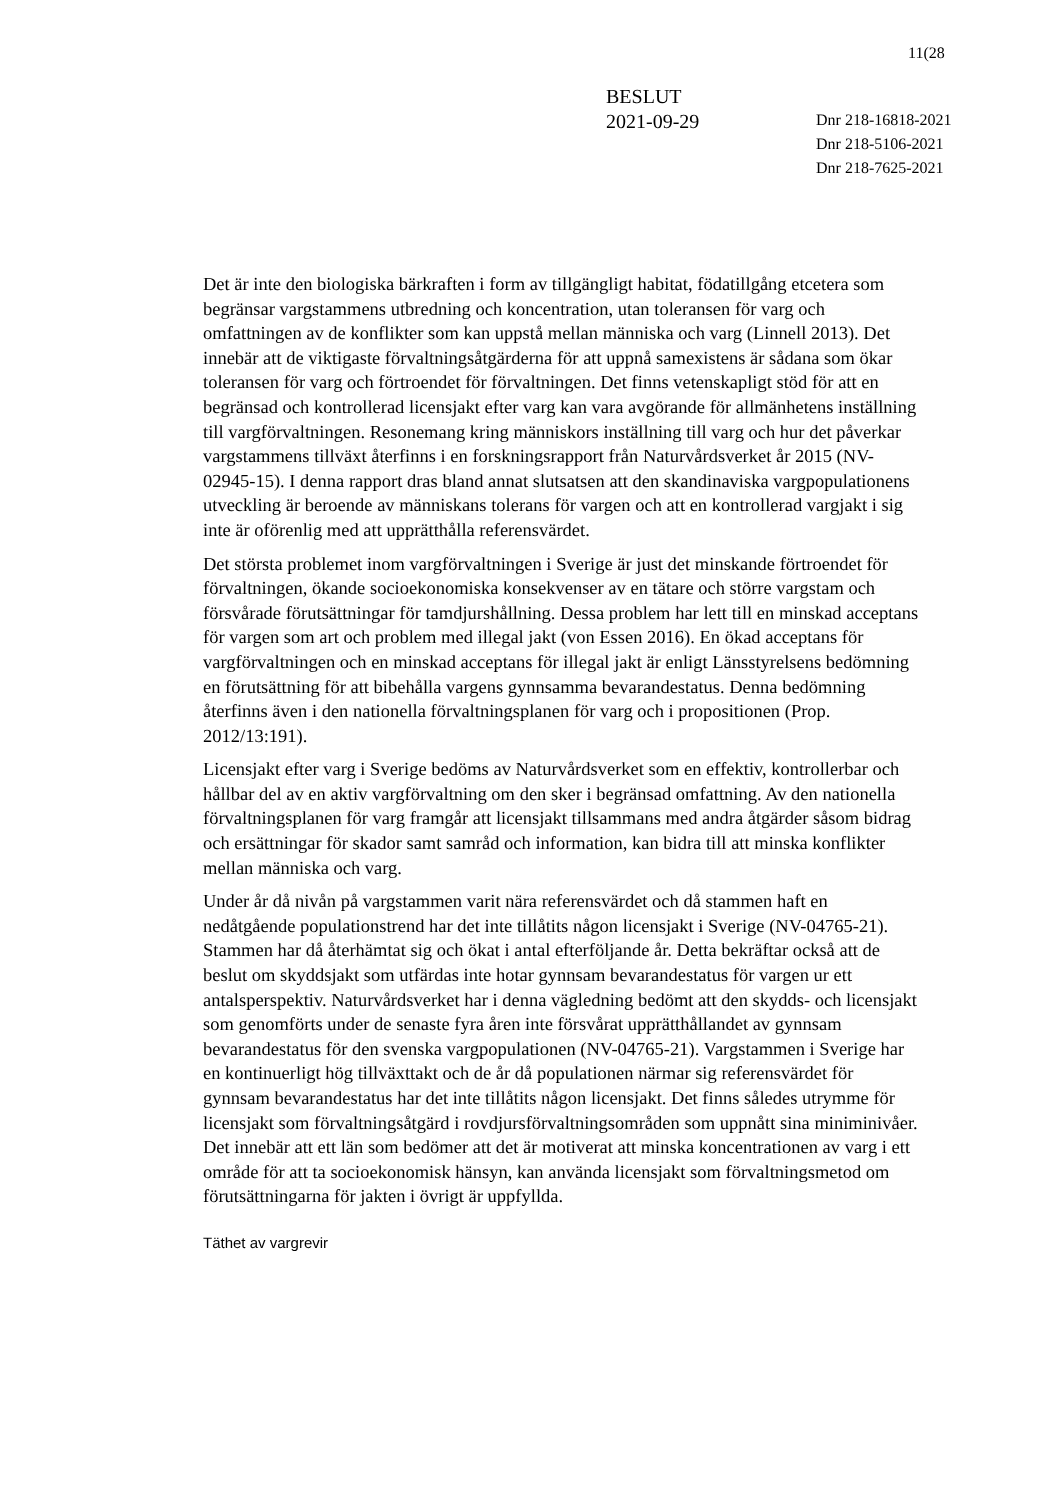11(28
BESLUT
2021-09-29
Dnr 218-16818-2021
Dnr 218-5106-2021
Dnr 218-7625-2021
Det är inte den biologiska bärkraften i form av tillgängligt habitat, födatillgång etcetera som begränsar vargstammens utbredning och koncentration, utan toleransen för varg och omfattningen av de konflikter som kan uppstå mellan människa och varg (Linnell 2013). Det innebär att de viktigaste förvaltningsåtgärderna för att uppnå samexistens är sådana som ökar toleransen för varg och förtroendet för förvaltningen. Det finns vetenskapligt stöd för att en begränsad och kontrollerad licensjakt efter varg kan vara avgörande för allmänhetens inställning till vargförvaltningen. Resonemang kring människors inställning till varg och hur det påverkar vargstammens tillväxt återfinns i en forskningsrapport från Naturvårdsverket år 2015 (NV-02945-15). I denna rapport dras bland annat slutsatsen att den skandinaviska vargpopulationens utveckling är beroende av människans tolerans för vargen och att en kontrollerad vargjakt i sig inte är oförenlig med att upprätthålla referensvärdet.
Det största problemet inom vargförvaltningen i Sverige är just det minskande förtroendet för förvaltningen, ökande socioekonomiska konsekvenser av en tätare och större vargstam och försvårade förutsättningar för tamdjurshållning. Dessa problem har lett till en minskad acceptans för vargen som art och problem med illegal jakt (von Essen 2016). En ökad acceptans för vargförvaltningen och en minskad acceptans för illegal jakt är enligt Länsstyrelsens bedömning en förutsättning för att bibehålla vargens gynnsamma bevarandestatus. Denna bedömning återfinns även i den nationella förvaltningsplanen för varg och i propositionen (Prop. 2012/13:191).
Licensjakt efter varg i Sverige bedöms av Naturvårdsverket som en effektiv, kontrollerbar och hållbar del av en aktiv vargförvaltning om den sker i begränsad omfattning. Av den nationella förvaltningsplanen för varg framgår att licensjakt tillsammans med andra åtgärder såsom bidrag och ersättningar för skador samt samråd och information, kan bidra till att minska konflikter mellan människa och varg.
Under år då nivån på vargstammen varit nära referensvärdet och då stammen haft en nedåtgående populationstrend har det inte tillåtits någon licensjakt i Sverige (NV-04765-21). Stammen har då återhämtat sig och ökat i antal efterföljande år. Detta bekräftar också att de beslut om skyddsjakt som utfärdas inte hotar gynnsam bevarandestatus för vargen ur ett antalsperspektiv. Naturvårdsverket har i denna vägledning bedömt att den skydds- och licensjakt som genomförts under de senaste fyra åren inte försvårat upprätthållandet av gynnsam bevarandestatus för den svenska vargpopulationen (NV-04765-21). Vargstammen i Sverige har en kontinuerligt hög tillväxttakt och de år då populationen närmar sig referensvärdet för gynnsam bevarandestatus har det inte tillåtits någon licensjakt. Det finns således utrymme för licensjakt som förvaltningsåtgärd i rovdjursförvaltningsområden som uppnått sina miniminivåer. Det innebär att ett län som bedömer att det är motiverat att minska koncentrationen av varg i ett område för att ta socioekonomisk hänsyn, kan använda licensjakt som förvaltningsmetod om förutsättningarna för jakten i övrigt är uppfyllda.
Täthet av vargrevir